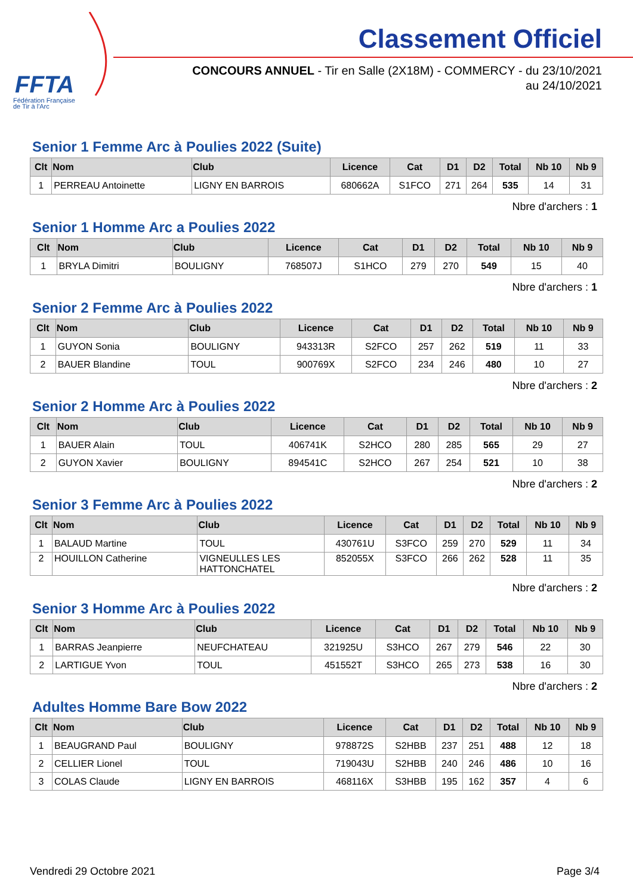FFTA
Fédération Française
de Tir à l'Arc
Classement Officiel
CONCOURS ANNUEL - Tir en Salle (2X18M) - COMMERCY - du 23/10/2021
au 24/10/2021
Senior 1 Femme Arc à Poulies 2022 (Suite)
| Clt | Nom | Club | Licence | Cat | D1 | D2 | Total | Nb 10 | Nb 9 |
| --- | --- | --- | --- | --- | --- | --- | --- | --- | --- |
| 1 | PERREAU Antoinette | LIGNY EN BARROIS | 680662A | S1FCO | 271 | 264 | 535 | 14 | 31 |
Nbre d'archers : 1
Senior 1 Homme Arc a Poulies 2022
| Clt | Nom | Club | Licence | Cat | D1 | D2 | Total | Nb 10 | Nb 9 |
| --- | --- | --- | --- | --- | --- | --- | --- | --- | --- |
| 1 | BRYLA Dimitri | BOULIGNY | 768507J | S1HCO | 279 | 270 | 549 | 15 | 40 |
Nbre d'archers : 1
Senior 2 Femme Arc à Poulies 2022
| Clt | Nom | Club | Licence | Cat | D1 | D2 | Total | Nb 10 | Nb 9 |
| --- | --- | --- | --- | --- | --- | --- | --- | --- | --- |
| 1 | GUYON Sonia | BOULIGNY | 943313R | S2FCO | 257 | 262 | 519 | 11 | 33 |
| 2 | BAUER Blandine | TOUL | 900769X | S2FCO | 234 | 246 | 480 | 10 | 27 |
Nbre d'archers : 2
Senior 2 Homme Arc à Poulies 2022
| Clt | Nom | Club | Licence | Cat | D1 | D2 | Total | Nb 10 | Nb 9 |
| --- | --- | --- | --- | --- | --- | --- | --- | --- | --- |
| 1 | BAUER Alain | TOUL | 406741K | S2HCO | 280 | 285 | 565 | 29 | 27 |
| 2 | GUYON Xavier | BOULIGNY | 894541C | S2HCO | 267 | 254 | 521 | 10 | 38 |
Nbre d'archers : 2
Senior 3 Femme Arc à Poulies 2022
| Clt | Nom | Club | Licence | Cat | D1 | D2 | Total | Nb 10 | Nb 9 |
| --- | --- | --- | --- | --- | --- | --- | --- | --- | --- |
| 1 | BALAUD Martine | TOUL | 430761U | S3FCO | 259 | 270 | 529 | 11 | 34 |
| 2 | HOUILLON Catherine | VIGNEULLES LES HATTONCHATEL | 852055X | S3FCO | 266 | 262 | 528 | 11 | 35 |
Nbre d'archers : 2
Senior 3 Homme Arc à Poulies 2022
| Clt | Nom | Club | Licence | Cat | D1 | D2 | Total | Nb 10 | Nb 9 |
| --- | --- | --- | --- | --- | --- | --- | --- | --- | --- |
| 1 | BARRAS Jeanpierre | NEUFCHATEAU | 321925U | S3HCO | 267 | 279 | 546 | 22 | 30 |
| 2 | LARTIGUE Yvon | TOUL | 451552T | S3HCO | 265 | 273 | 538 | 16 | 30 |
Nbre d'archers : 2
Adultes Homme Bare Bow 2022
| Clt | Nom | Club | Licence | Cat | D1 | D2 | Total | Nb 10 | Nb 9 |
| --- | --- | --- | --- | --- | --- | --- | --- | --- | --- |
| 1 | BEAUGRAND Paul | BOULIGNY | 978872S | S2HBB | 237 | 251 | 488 | 12 | 18 |
| 2 | CELLIER Lionel | TOUL | 719043U | S2HBB | 240 | 246 | 486 | 10 | 16 |
| 3 | COLAS Claude | LIGNY EN BARROIS | 468116X | S3HBB | 195 | 162 | 357 | 4 | 6 |
Vendredi 29 Octobre 2021 Page 3/4